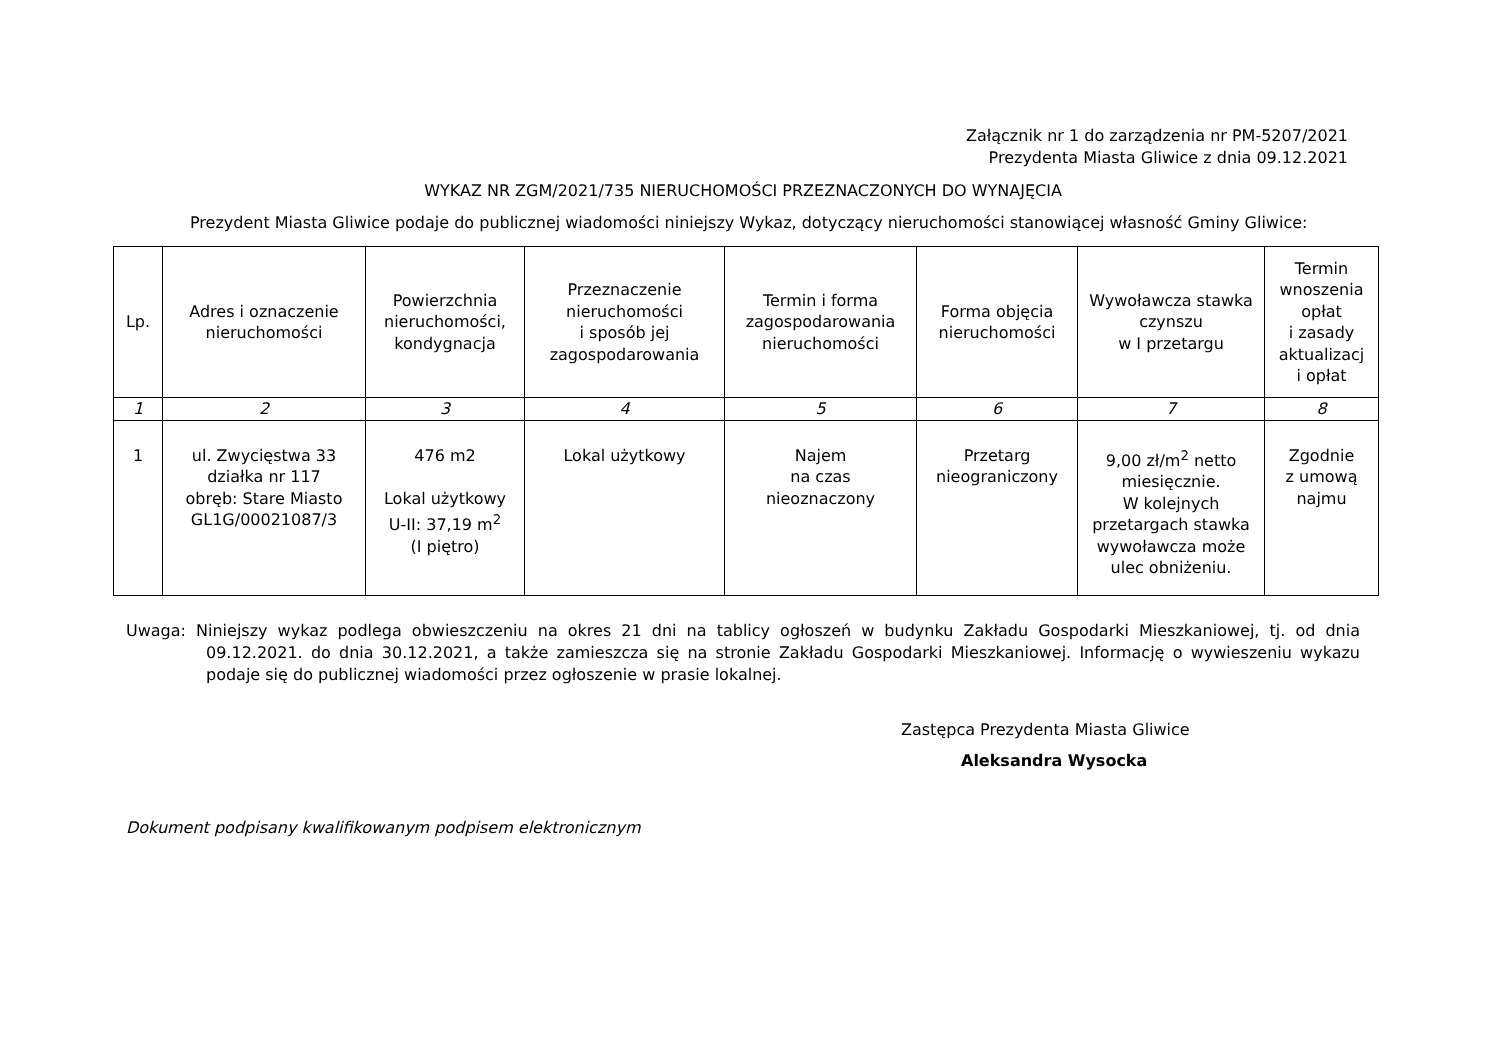Załącznik nr 1 do zarządzenia nr PM-5207/2021
Prezydenta Miasta Gliwice z dnia 09.12.2021
WYKAZ NR ZGM/2021/735 NIERUCHOMOŚCI PRZEZNACZONYCH DO WYNAJĘCIA
Prezydent Miasta Gliwice podaje do publicznej wiadomości niniejszy Wykaz, dotyczący nieruchomości stanowiącej własność Gminy Gliwice:
| Lp. | Adres i oznaczenie nieruchomości | Powierzchnia nieruchomości, kondygnacja | Przeznaczenie nieruchomości i sposób jej zagospodarowania | Termin i forma zagospodarowania nieruchomości | Forma objęcia nieruchomości | Wywoławcza stawka czynszu w I przetargu | Termin wnoszenia opłat i zasady aktualizacj i opłat |
| --- | --- | --- | --- | --- | --- | --- | --- |
| 1 | 2 | 3 | 4 | 5 | 6 | 7 | 8 |
| 1 | ul. Zwycięstwa 33 działka nr 117 obręb: Stare Miasto GL1G/00021087/3 | 476 m2 Lokal użytkowy U-II: 37,19 m<sup>2</sup> (I piętro) | Lokal użytkowy | Najem na czas nieoznaczony | Przetarg nieograniczony | 9,00 zł/m<sup>2</sup> netto miesięcznie. W kolejnych przetargach stawka wywoławcza może ulec obniżeniu. | Zgodnie z umową najmu |
Uwaga: Niniejszy wykaz podlega obwieszczeniu na okres 21 dni na tablicy ogłoszeń w budynku Zakładu Gospodarki Mieszkaniowej, tj. od dnia 09.12.2021. do dnia 30.12.2021, a także zamieszcza się na stronie Zakładu Gospodarki Mieszkaniowej. Informację o wywieszeniu wykazu podaje się do publicznej wiadomości przez ogłoszenie w prasie lokalnej.
Zastępca Prezydenta Miasta Gliwice
Aleksandra Wysocka
Dokument podpisany kwalifikowanym podpisem elektronicznym